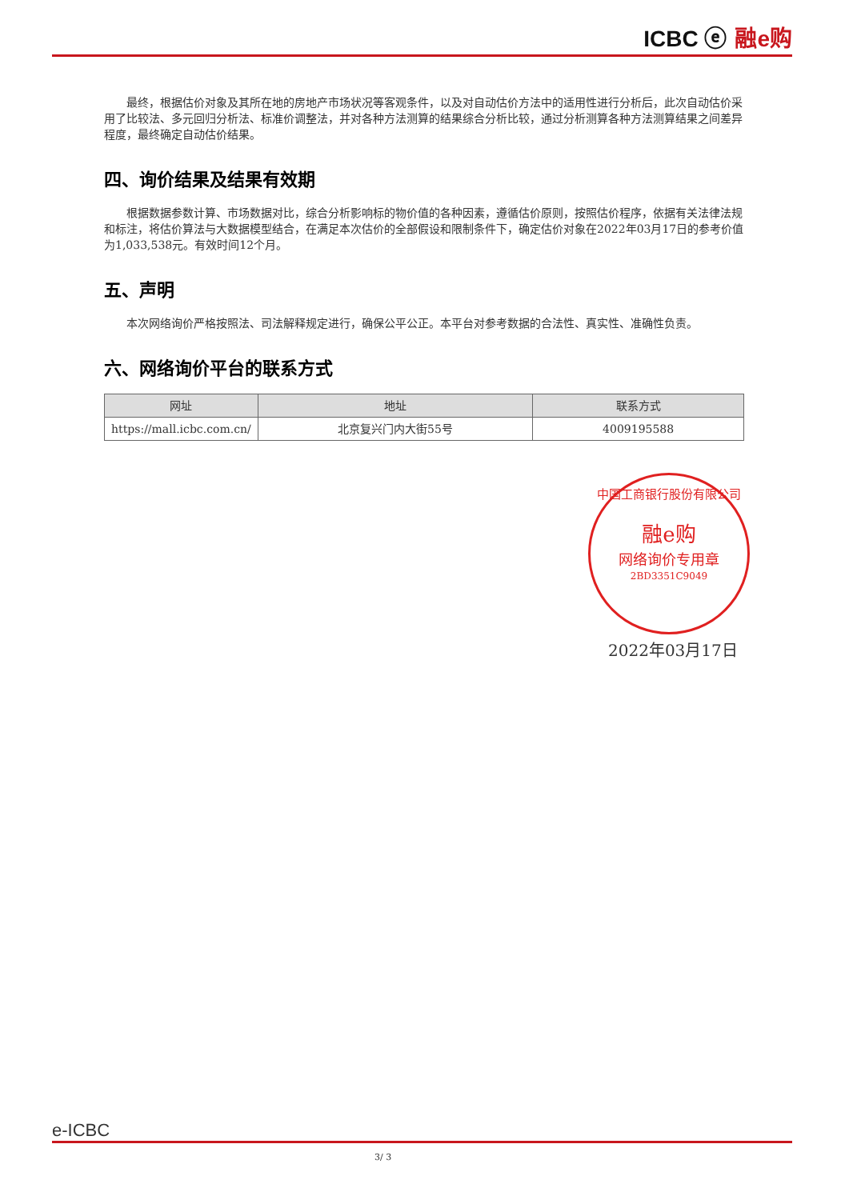ICBC ⓔ 融e购
最终，根据估价对象及其所在地的房地产市场状况等客观条件，以及对自动估价方法中的适用性进行分析后，此次自动估价采用了比较法、多元回归分析法、标准价调整法，并对各种方法测算的结果综合分析比较，通过分析测算各种方法测算结果之间差异程度，最终确定自动估价结果。
四、询价结果及结果有效期
根据数据参数计算、市场数据对比，综合分析影响标的物价值的各种因素，遵循估价原则，按照估价程序，依据有关法律法规和标注，将估价算法与大数据模型结合，在满足本次估价的全部假设和限制条件下，确定估价对象在2022年03月17日的参考价值为1,033,538元。有效时间12个月。
五、声明
本次网络询价严格按照法、司法解释规定进行，确保公平公正。本平台对参考数据的合法性、真实性、准确性负责。
六、网络询价平台的联系方式
| 网址 | 地址 | 联系方式 |
| --- | --- | --- |
| https://mall.icbc.com.cn/ | 北京复兴门内大街55号 | 4009195588 |
中国工商银行股份有限公司
融e购
网络询价专用章
2BD3351C9049
2022年03月17日
e-ICBC
3/ 3